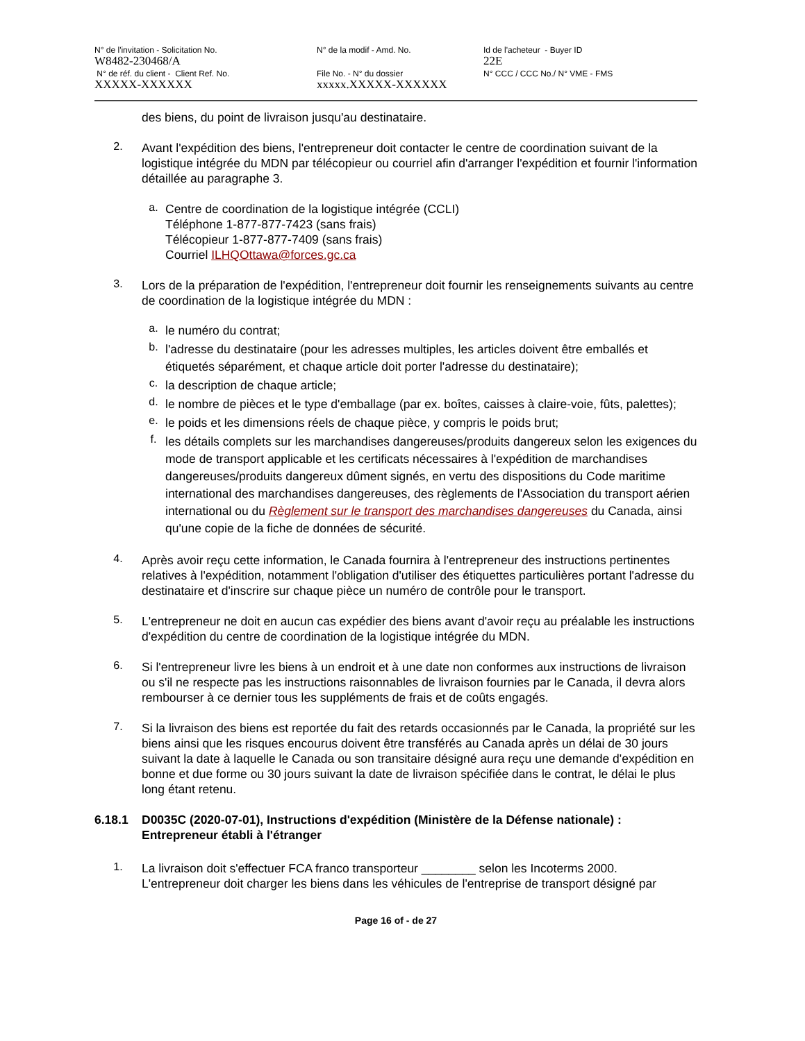N° de l'invitation - Solicitation No.
W8482-230468/A
N° de réf. du client - Client Ref. No.
XXXXX-XXXXXX
N° de la modif - Amd. No.
File No. - N° du dossier
xxxxx.XXXXX-XXXXXX
Id de l'acheteur - Buyer ID
22E
N° CCC / CCC No./ N° VME - FMS
des biens, du point de livraison jusqu'au destinataire.
2.
Avant l'expédition des biens, l'entrepreneur doit contacter le centre de coordination suivant de la logistique intégrée du MDN par télécopieur ou courriel afin d'arranger l'expédition et fournir l'information détaillée au paragraphe 3.
a.
Centre de coordination de la logistique intégrée (CCLI)
Téléphone 1-877-877-7423 (sans frais)
Télécopieur 1-877-877-7409 (sans frais)
Courriel ILHQOttawa@forces.gc.ca
3.
Lors de la préparation de l'expédition, l'entrepreneur doit fournir les renseignements suivants au centre de coordination de la logistique intégrée du MDN :
a.
le numéro du contrat;
b.
l'adresse du destinataire (pour les adresses multiples, les articles doivent être emballés et étiquetés séparément, et chaque article doit porter l'adresse du destinataire);
c.
la description de chaque article;
d.
le nombre de pièces et le type d'emballage (par ex. boîtes, caisses à claire-voie, fûts, palettes);
e.
le poids et les dimensions réels de chaque pièce, y compris le poids brut;
f.
les détails complets sur les marchandises dangereuses/produits dangereux selon les exigences du mode de transport applicable et les certificats nécessaires à l'expédition de marchandises dangereuses/produits dangereux dûment signés, en vertu des dispositions du Code maritime international des marchandises dangereuses, des règlements de l'Association du transport aérien international ou du Règlement sur le transport des marchandises dangereuses du Canada, ainsi qu'une copie de la fiche de données de sécurité.
4.
Après avoir reçu cette information, le Canada fournira à l'entrepreneur des instructions pertinentes relatives à l'expédition, notamment l'obligation d'utiliser des étiquettes particulières portant l'adresse du destinataire et d'inscrire sur chaque pièce un numéro de contrôle pour le transport.
5.
L'entrepreneur ne doit en aucun cas expédier des biens avant d'avoir reçu au préalable les instructions d'expédition du centre de coordination de la logistique intégrée du MDN.
6.
Si l'entrepreneur livre les biens à un endroit et à une date non conformes aux instructions de livraison ou s'il ne respecte pas les instructions raisonnables de livraison fournies par le Canada, il devra alors rembourser à ce dernier tous les suppléments de frais et de coûts engagés.
7.
Si la livraison des biens est reportée du fait des retards occasionnés par le Canada, la propriété sur les biens ainsi que les risques encourus doivent être transférés au Canada après un délai de 30 jours suivant la date à laquelle le Canada ou son transitaire désigné aura reçu une demande d'expédition en bonne et due forme ou 30 jours suivant la date de livraison spécifiée dans le contrat, le délai le plus long étant retenu.
6.18.1 D0035C (2020-07-01), Instructions d'expédition (Ministère de la Défense nationale) : Entrepreneur établi à l'étranger
1.
La livraison doit s'effectuer FCA franco transporteur ________ selon les Incoterms 2000. L'entrepreneur doit charger les biens dans les véhicules de l'entreprise de transport désigné par
Page 16 of - de 27